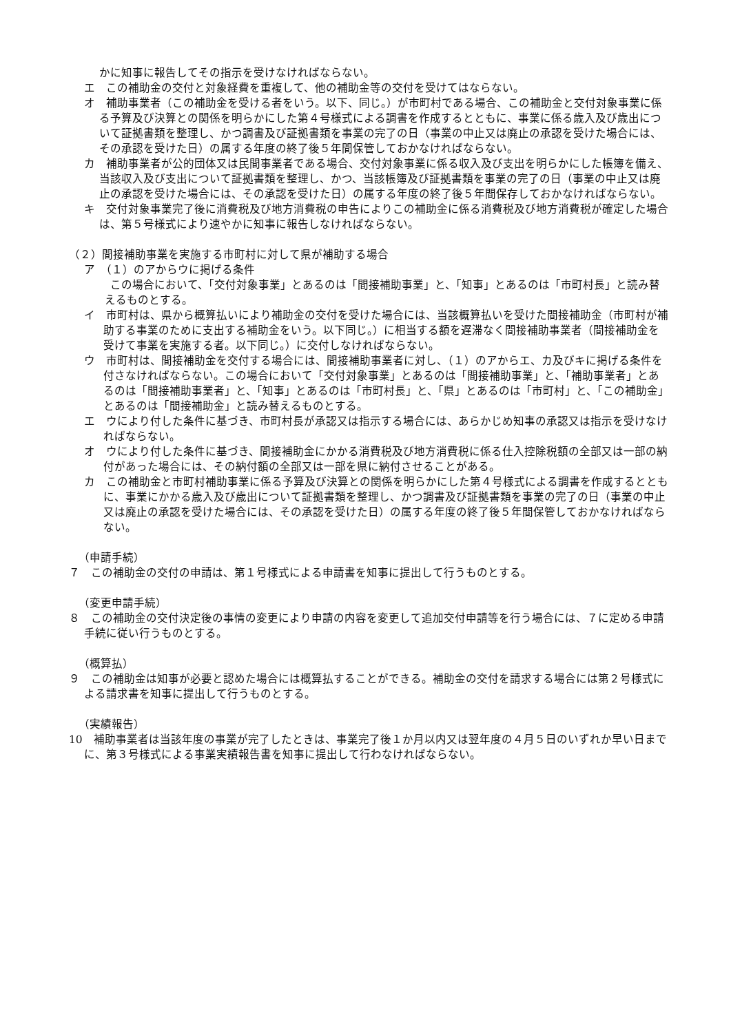かに知事に報告してその指示を受けなければならない。
エ　この補助金の交付と対象経費を重複して、他の補助金等の交付を受けてはならない。
オ　補助事業者（この補助金を受ける者をいう。以下、同じ。）が市町村である場合、この補助金と交付対象事業に係る予算及び決算との関係を明らかにした第４号様式による調書を作成するとともに、事業に係る歳入及び歳出について証拠書類を整理し、かつ調書及び証拠書類を事業の完了の日（事業の中止又は廃止の承認を受けた場合には、その承認を受けた日）の属する年度の終了後５年間保管しておかなければならない。
カ　補助事業者が公的団体又は民間事業者である場合、交付対象事業に係る収入及び支出を明らかにした帳簿を備え、当該収入及び支出について証拠書類を整理し、かつ、当該帳簿及び証拠書類を事業の完了の日（事業の中止又は廃止の承認を受けた場合には、その承認を受けた日）の属する年度の終了後５年間保存しておかなければならない。
キ　交付対象事業完了後に消費税及び地方消費税の申告によりこの補助金に係る消費税及び地方消費税が確定した場合は、第５号様式により速やかに知事に報告しなければならない。
（２）間接補助事業を実施する市町村に対して県が補助する場合
ア　（１）のアからウに掲げる条件
この場合において、「交付対象事業」とあるのは「間接補助事業」と、「知事」とあるのは「市町村長」と読み替えるものとする。
イ　市町村は、県から概算払いにより補助金の交付を受けた場合には、当該概算払いを受けた間接補助金（市町村が補助する事業のために支出する補助金をいう。以下同じ。）に相当する額を遅滞なく間接補助事業者（間接補助金を受けて事業を実施する者。以下同じ。）に交付しなければならない。
ウ　市町村は、間接補助金を交付する場合には、間接補助事業者に対し、（１）のアからエ、カ及びキに掲げる条件を付さなければならない。この場合において「交付対象事業」とあるのは「間接補助事業」と、「補助事業者」とあるのは「間接補助事業者」と、「知事」とあるのは「市町村長」と、「県」とあるのは「市町村」と、「この補助金」とあるのは「間接補助金」と読み替えるものとする。
エ　ウにより付した条件に基づき、市町村長が承認又は指示する場合には、あらかじめ知事の承認又は指示を受けなければならない。
オ　ウにより付した条件に基づき、間接補助金にかかる消費税及び地方消費税に係る仕入控除税額の全部又は一部の納付があった場合には、その納付額の全部又は一部を県に納付させることがある。
カ　この補助金と市町村補助事業に係る予算及び決算との関係を明らかにした第４号様式による調書を作成するとともに、事業にかかる歳入及び歳出について証拠書類を整理し、かつ調書及び証拠書類を事業の完了の日（事業の中止又は廃止の承認を受けた場合には、その承認を受けた日）の属する年度の終了後５年間保管しておかなければならない。
（申請手続）
７　この補助金の交付の申請は、第１号様式による申請書を知事に提出して行うものとする。
（変更申請手続）
８　この補助金の交付決定後の事情の変更により申請の内容を変更して追加交付申請等を行う場合には、７に定める申請手続に従い行うものとする。
（概算払）
９　この補助金は知事が必要と認めた場合には概算払することができる。補助金の交付を請求する場合には第２号様式による請求書を知事に提出して行うものとする。
（実績報告）
10　補助事業者は当該年度の事業が完了したときは、事業完了後１か月以内又は翌年度の４月５日のいずれか早い日までに、第３号様式による事業実績報告書を知事に提出して行わなければならない。